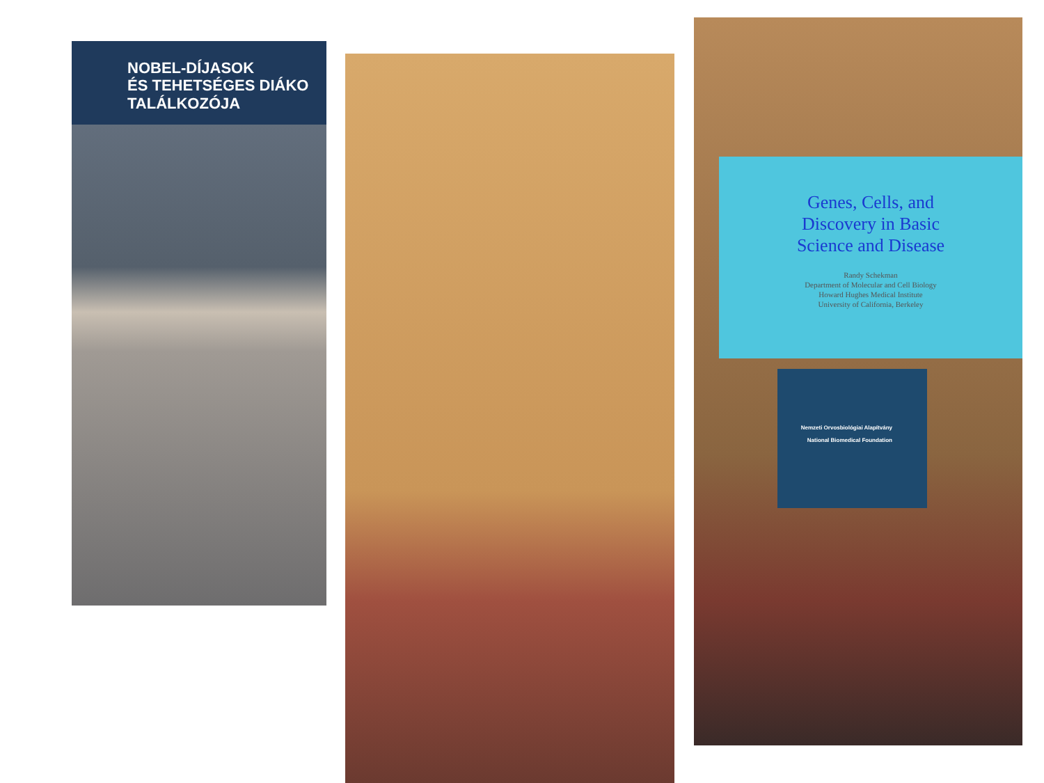NOBEL-DÍJASOK
ÉS TEHETSÉGES DIÁKO
TALÁLKOZÓJA
Genes, Cells, and
Discovery in Basic
Science and Disease
Randy Schekman
Department of Molecular and Cell Biology
Howard Hughes Medical Institute
University of California, Berkeley
Nemzeti Orvosbiológiai Alapítvány
National Biomedical Foundation